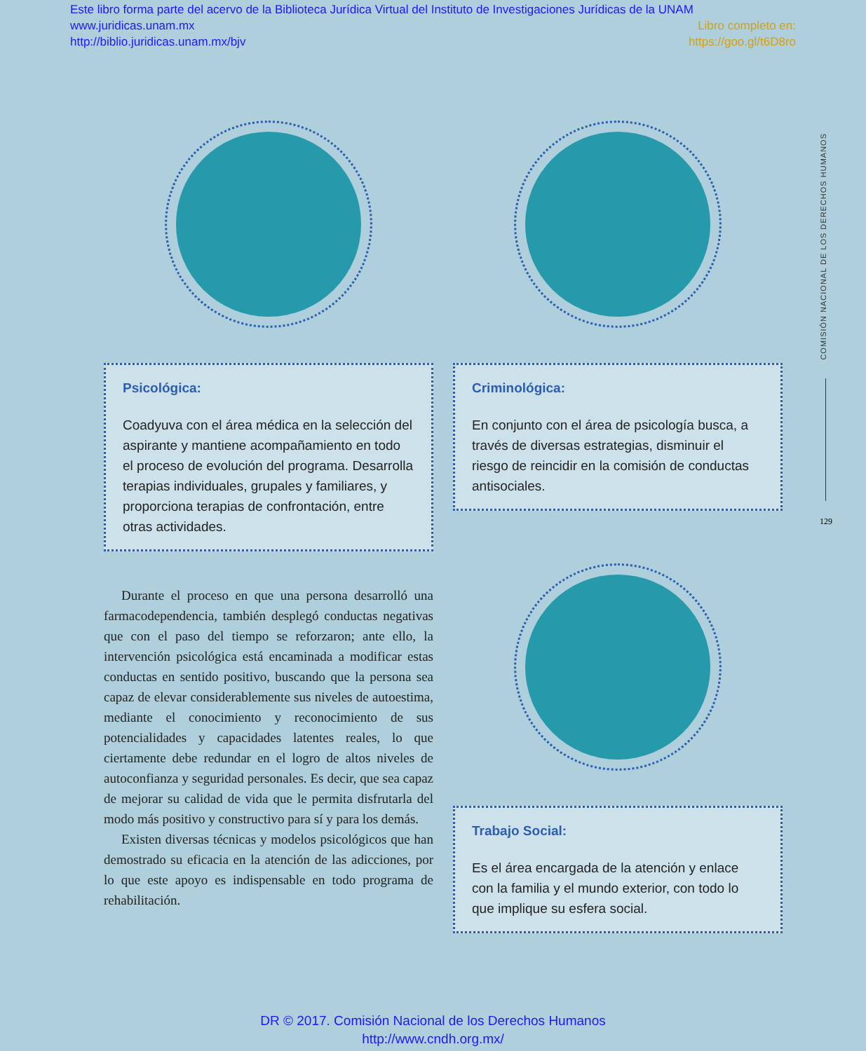Este libro forma parte del acervo de la Biblioteca Jurídica Virtual del Instituto de Investigaciones Jurídicas de la UNAM
www.juridicas.unam.mx Libro completo en:
http://biblio.juridicas.unam.mx/bjv https://goo.gl/t6D8ro
Psicológica:
Coadyuva con el área médica en la selección del aspirante y mantiene acompañamiento en todo el proceso de evolución del programa. Desarrolla terapias individuales, grupales y familiares, y proporciona terapias de confrontación, entre otras actividades.
Durante el proceso en que una persona desarrolló una farmacodependencia, también desplegó conductas negativas que con el paso del tiempo se reforzaron; ante ello, la intervención psicológica está encaminada a modificar estas conductas en sentido positivo, buscando que la persona sea capaz de elevar considerablemente sus niveles de autoestima, mediante el conocimiento y reconocimiento de sus potencialidades y capacidades latentes reales, lo que ciertamente debe redundar en el logro de altos niveles de autoconfianza y seguridad personales. Es decir, que sea capaz de mejorar su calidad de vida que le permita disfrutarla del modo más positivo y constructivo para sí y para los demás.
Existen diversas técnicas y modelos psicológicos que han demostrado su eficacia en la atención de las adicciones, por lo que este apoyo es indispensable en todo programa de rehabilitación.
Criminológica:
En conjunto con el área de psicología busca, a través de diversas estrategias, disminuir el riesgo de reincidir en la comisión de conductas antisociales.
Trabajo Social:
Es el área encargada de la atención y enlace con la familia y el mundo exterior, con todo lo que implique su esfera social.
COMISIÓN NACIONAL DE LOS DERECHOS HUMANOS
129
DR © 2017. Comisión Nacional de los Derechos Humanos
http://www.cndh.org.mx/